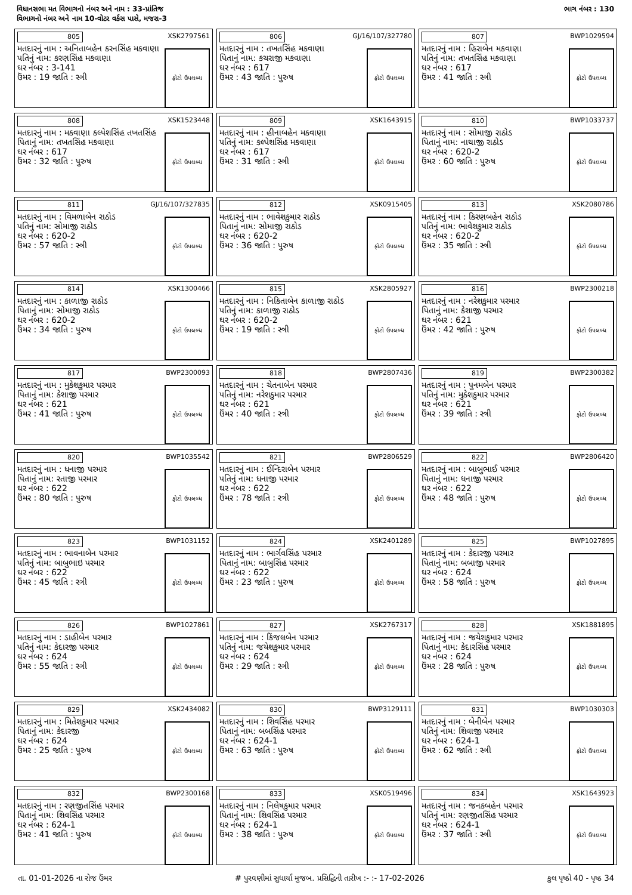વિધાનસભા મત વિભાગનો નંબર અને નામ : 33-પ્રાંતિજ
વિભાગનો નંબર અને નામ 10-વોટર વર્કસ પાસે, મજરા-3
ભાગ નંબર : 130
805 XSK2797561
મતદારનું નામ : અનિતાબહેન કરનસિંહ મકવાણા
પતિનું નામ: કરણસિંહ મકવાણા
ઘર નંબર : 3-141
ઉંમર : 19 જાતિ : સ્ત્રી
ફોટો ઉપલબ્ધ
806 GJ/16/107/327780
મતદારનું નામ : તખતસિંહ મકવાણા
પિતાનું નામ: કચરાજી મકવાણા
ઘર નંબર : 617
ઉંમર : 43 જાતિ : પુરુષ
ફોટો ઉપલબ્ધ
807 BWP1029594
મતદારનું નામ : હિરાબેન મકવાણા
પતિનું નામ: તખતસિંહ મકવાણા
ઘર નંબર : 617
ઉંમર : 41 જાતિ : સ્ત્રી
ફોટો ઉપલબ્ધ
808 XSK1523448
મતદારનું નામ : મકવાણા કલ્પેશસિંહ તખતસિંહ
પિતાનું નામ: તખતસિંહ મકવાણા
ઘર નંબર : 617
ઉંમર : 32 જાતિ : પુરુષ
ફોટો ઉપલબ્ધ
809 XSK1643915
મતદારનું નામ : હીનાબહેન મકવાણા
પતિનું નામ: કલ્પેશસિંહ મકવાણા
ઘર નંબર : 617
ઉંમર : 31 જાતિ : સ્ત્રી
ફોટો ઉપલબ્ધ
810 BWP1033737
મતદારનું નામ : સોમાજી રાઠોડ
પિતાનું નામ: નાથાજી રાઠોડ
ઘર નંબર : 620-2
ઉંમર : 60 જાતિ : પુરુષ
ફોટો ઉપલબ્ધ
811 GJ/16/107/327835
મતદારનું નામ : વિમળાબેન રાઠોડ
પતિનું નામ: સોમાજી રાઠોડ
ઘર નંબર : 620-2
ઉંમર : 57 જાતિ : સ્ત્રી
ફોટો ઉપલબ્ધ
812 XSK0915405
મતદારનું નામ : ભાવેશકુમાર રાઠોડ
પિતાનું નામ: સોમાજી રાઠોડ
ઘર નંબર : 620-2
ઉંમર : 36 જાતિ : પુરુષ
ફોટો ઉપલબ્ધ
813 XSK2080786
મતદારનું નામ : કિરણબહેન રાઠોડ
પતિનું નામ: ભાવેશકુમાર રાઠોડ
ઘર નંબર : 620-2
ઉંમર : 35 જાતિ : સ્ત્રી
ફોટો ઉપલબ્ધ
814 XSK1300466
મતદારનું નામ : કાળાજી રાઠોડ
પિતાનું નામ: સોમાજી રાઠોડ
ઘર નંબર : 620-2
ઉંમર : 34 જાતિ : પુરુષ
ફોટો ઉપલબ્ધ
815 XSK2805927
મતદારનું નામ : નિકિતાબેન કાળાજી રાઠોડ
પતિનું નામ: કાળાજી રાઠોડ
ઘર નંબર : 620-2
ઉંમર : 19 જાતિ : સ્ત્રી
ફોટો ઉપલબ્ધ
816 BWP2300218
મતદારનું નામ : નરેશકુમાર પરમાર
પિતાનું નામ: કેશાજી પરમાર
ઘર નંબર : 621
ઉંમર : 42 જાતિ : પુરુષ
ફોટો ઉપલબ્ધ
817 BWP2300093
મતદારનું નામ : મુકેશકુમાર પરમાર
પિતાનું નામ: કેશાજી પરમાર
ઘર નંબર : 621
ઉંમર : 41 જાતિ : પુરુષ
ફોટો ઉપલબ્ધ
818 BWP2807436
મતદારનું નામ : ચેતનાબેન પરમાર
પતિનું નામ: નરેશકુમાર પરમાર
ઘર નંબર : 621
ઉંમર : 40 જાતિ : સ્ત્રી
ફોટો ઉપલબ્ધ
819 BWP2300382
મતદારનું નામ : પુનમબેન પરમાર
પતિનું નામ: મુકેશકુમાર પરમાર
ઘર નંબર : 621
ઉંમર : 39 જાતિ : સ્ત્રી
ફોટો ઉપલબ્ધ
820 BWP1035542
મતદારનું નામ : ધનાજી પરમાર
પિતાનું નામ: રતાજી પરમાર
ઘર નંબર : 622
ઉંમર : 80 જાતિ : પુરુષ
ફોટો ઉપલબ્ધ
821 BWP2806529
મતદારનું નામ : ઈન્દિરાબેન પરમાર
પતિનું નામ: ધનાજી પરમાર
ઘર નંબર : 622
ઉંમર : 78 જાતિ : સ્ત્રી
ફોટો ઉપલબ્ધ
822 BWP2806420
મતદારનું નામ : બાબુભાઈ પરમાર
પિતાનું નામ: ધનાજી પરમાર
ઘર નંબર : 622
ઉંમર : 48 જાતિ : પુરુષ
ફોટો ઉપલબ્ધ
823 BWP1031152
મતદારનું નામ : ભાવનાબેન પરમાર
પતિનું નામ: બાબુભાઇ પરમાર
ઘર નંબર : 622
ઉંમર : 45 જાતિ : સ્ત્રી
ફોટો ઉપલબ્ધ
824 XSK2401289
મતદારનું નામ : ભાર્ગવસિંહ પરમાર
પિતાનું નામ: બાબુસિંહ પરમાર
ઘર નંબર : 622
ઉંમર : 23 જાતિ : પુરુષ
ફોટો ઉપલબ્ધ
825 BWP1027895
મતદારનું નામ : કેદારજી પરમાર
પિતાનું નામ: બબાજી પરમાર
ઘર નંબર : 624
ઉંમર : 58 જાતિ : પુરુષ
ફોટો ઉપલબ્ધ
826 BWP1027861
મતદારનું નામ : ડાહીબેન પરમાર
પતિનું નામ: કેદારજી પરમાર
ઘર નંબર : 624
ઉંમર : 55 જાતિ : સ્ત્રી
ફોટો ઉપલબ્ધ
827 XSK2767317
મતદારનું નામ : કિંજલબેન પરમાર
પતિનું નામ: જયેશકુમાર પરમાર
ઘર નંબર : 624
ઉંમર : 29 જાતિ : સ્ત્રી
ફોટો ઉપલબ્ધ
828 XSK1881895
મતદારનું નામ : જયેશકુમાર પરમાર
પિતાનું નામ: કેદારસિંહ પરમાર
ઘર નંબર : 624
ઉંમર : 28 જાતિ : પુરુષ
ફોટો ઉપલબ્ધ
829 XSK2434082
મતદારનું નામ : મિતેશકુમાર પરમાર
પિતાનું નામ: કેદારજી
ઘર નંબર : 624
ઉંમર : 25 જાતિ : પુરુષ
ફોટો ઉપલબ્ધ
830 BWP3129111
મતદારનું નામ : શિવસિંહ પરમાર
પિતાનું નામ: બબસિંહ પરમાર
ઘર નંબર : 624-1
ઉંમર : 63 જાતિ : પુરુષ
ફોટો ઉપલબ્ધ
831 BWP1030303
મતદારનું નામ : બેનીબેન પરમાર
પતિનું નામ: શિવાજી પરમાર
ઘર નંબર : 624-1
ઉંમર : 62 જાતિ : સ્ત્રી
ફોટો ઉપલબ્ધ
832 BWP2300168
મતદારનું નામ : રણજીતસિંહ પરમાર
પિતાનું નામ: શિવસિંહ પરમાર
ઘર નંબર : 624-1
ઉંમર : 41 જાતિ : પુરુષ
ફોટો ઉપલબ્ધ
833 XSK0519496
મતદારનું નામ : નિલેષકુમાર પરમાર
પિતાનું નામ: શિવસિંહ પરમાર
ઘર નંબર : 624-1
ઉંમર : 38 જાતિ : પુરુષ
ફોટો ઉપલબ્ધ
834 XSK1643923
મતદારનું નામ : જનકબહેન પરમાર
પતિનું નામ: રણજીતસિંહ પરમાર
ઘર નંબર : 624-1
ઉંમર : 37 જાતિ : સ્ત્રી
ફોટો ઉપલબ્ધ
તા. 01-01-2026 ના રોજ ઉંમર # પુરવણીમાં સુધાર્યા મુજબ. પ્રસિદ્ધિની તારીખ :- :- 17-02-2026 કુલ પૃષ્ઠો 40 - પૃષ્ઠ 34